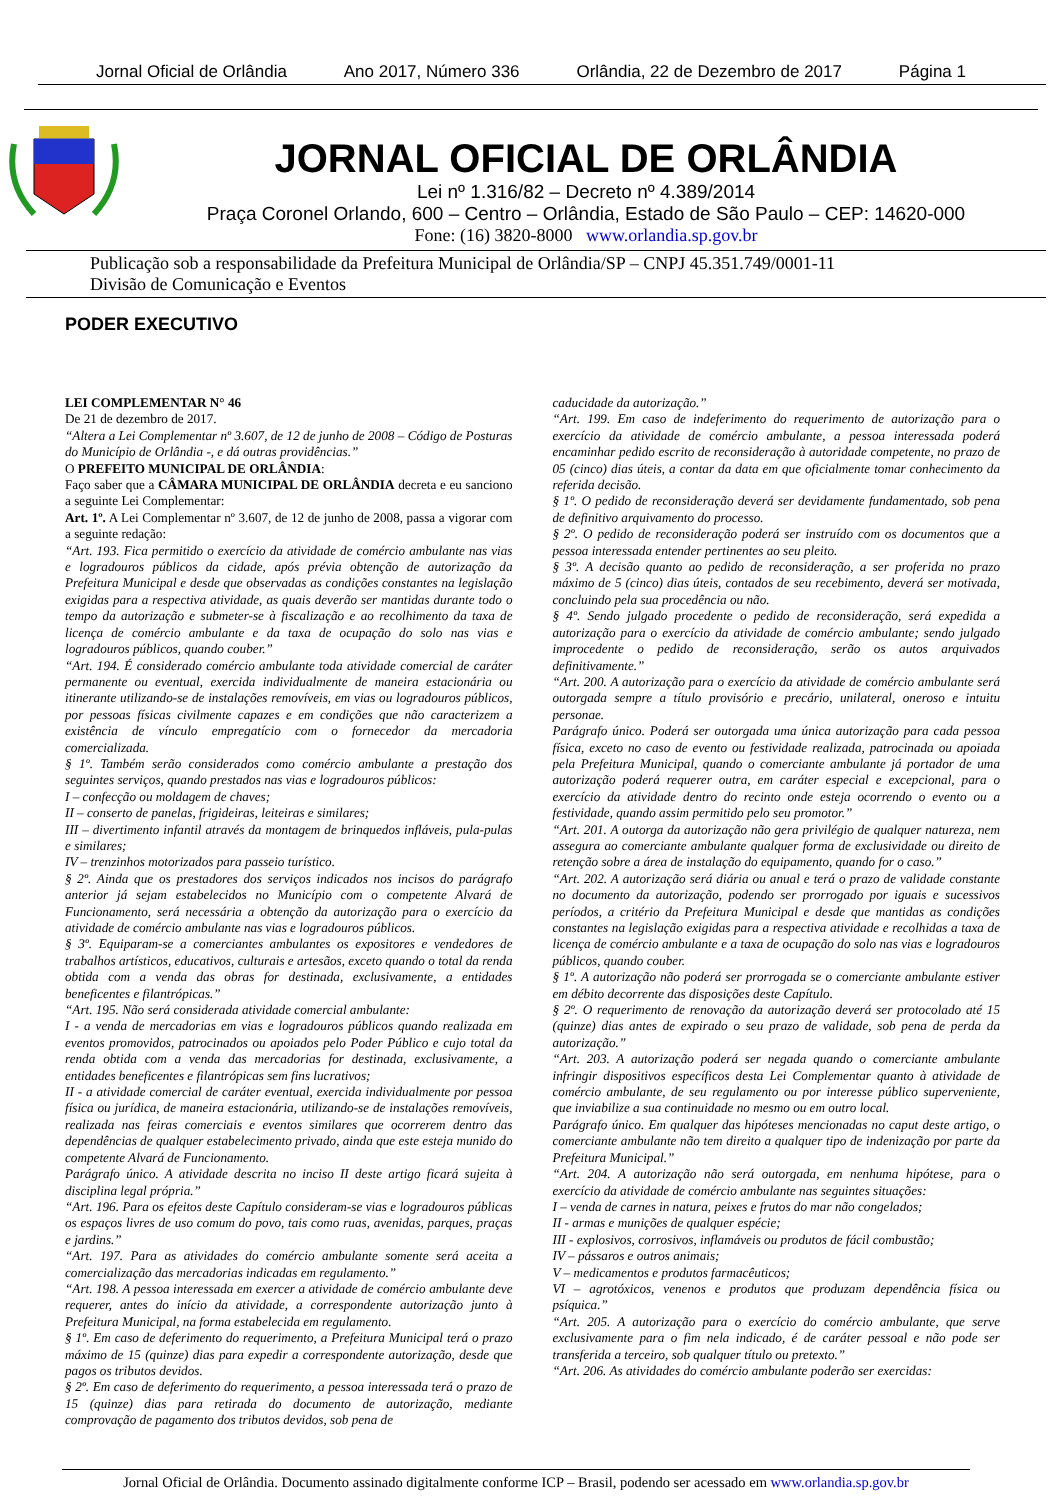Jornal Oficial de Orlândia Ano 2017, Número 336 Orlândia, 22 de Dezembro de 2017 Página 1
JORNAL OFICIAL DE ORLÂNDIA
Lei nº 1.316/82 – Decreto nº 4.389/2014
Praça Coronel Orlando, 600 – Centro – Orlândia, Estado de São Paulo – CEP: 14620-000
Fone: (16) 3820-8000 www.orlandia.sp.gov.br
Publicação sob a responsabilidade da Prefeitura Municipal de Orlândia/SP – CNPJ 45.351.749/0001-11
Divisão de Comunicação e Eventos
PODER EXECUTIVO
LEI COMPLEMENTAR N° 46
De 21 de dezembro de 2017.
“Altera a Lei Complementar nº 3.607, de 12 de junho de 2008 – Código de Posturas do Município de Orlândia -, e dá outras providências.”
O PREFEITO MUNICIPAL DE ORLÂNDIA:
Faço saber que a CÂMARA MUNICIPAL DE ORLÂNDIA decreta e eu sanciono a seguinte Lei Complementar:
Art. 1º. A Lei Complementar nº 3.607, de 12 de junho de 2008, passa a vigorar com a seguinte redação:
“Art. 193. Fica permitido o exercício da atividade de comércio ambulante nas vias e logradouros públicos da cidade, após prévia obtenção de autorização da Prefeitura Municipal e desde que observadas as condições constantes na legislação exigidas para a respectiva atividade, as quais deverão ser mantidas durante todo o tempo da autorização e submeter-se à fiscalização e ao recolhimento da taxa de licença de comércio ambulante e da taxa de ocupação do solo nas vias e logradouros públicos, quando couber.”
“Art. 194. É considerado comércio ambulante toda atividade comercial de caráter permanente ou eventual, exercida individualmente de maneira estacionária ou itinerante utilizando-se de instalações removíveis, em vias ou logradouros públicos, por pessoas físicas civilmente capazes e em condições que não caracterizem a existência de vínculo empregatício com o fornecedor da mercadoria comercializada.
§ 1º. Também serão considerados como comércio ambulante a prestação dos seguintes serviços, quando prestados nas vias e logradouros públicos:
I – confecção ou moldagem de chaves;
II – conserto de panelas, frigideiras, leiteiras e similares;
III – divertimento infantil através da montagem de brinquedos infláveis, pula-pulas e similares;
IV – trenzinhos motorizados para passeio turístico.
§ 2º. Ainda que os prestadores dos serviços indicados nos incisos do parágrafo anterior já sejam estabelecidos no Município com o competente Alvará de Funcionamento, será necessária a obtenção da autorização para o exercício da atividade de comércio ambulante nas vias e logradouros públicos.
§ 3º. Equiparam-se a comerciantes ambulantes os expositores e vendedores de trabalhos artísticos, educativos, culturais e artesãos, exceto quando o total da renda obtida com a venda das obras for destinada, exclusivamente, a entidades beneficentes e filantrópicas.”
“Art. 195. Não será considerada atividade comercial ambulante:
I - a venda de mercadorias em vias e logradouros públicos quando realizada em eventos promovidos, patrocinados ou apoiados pelo Poder Público e cujo total da renda obtida com a venda das mercadorias for destinada, exclusivamente, a entidades beneficentes e filantrópicas sem fins lucrativos;
II - a atividade comercial de caráter eventual, exercida individualmente por pessoa física ou jurídica, de maneira estacionária, utilizando-se de instalações removíveis, realizada nas feiras comerciais e eventos similares que ocorrerem dentro das dependências de qualquer estabelecimento privado, ainda que este esteja munido do competente Alvará de Funcionamento.
Parágrafo único. A atividade descrita no inciso II deste artigo ficará sujeita à disciplina legal própria.”
“Art. 196. Para os efeitos deste Capítulo consideram-se vias e logradouros públicas os espaços livres de uso comum do povo, tais como ruas, avenidas, parques, praças e jardins.”
“Art. 197. Para as atividades do comércio ambulante somente será aceita a comercialização das mercadorias indicadas em regulamento.”
“Art. 198. A pessoa interessada em exercer a atividade de comércio ambulante deve requerer, antes do início da atividade, a correspondente autorização junto à Prefeitura Municipal, na forma estabelecida em regulamento.
§ 1º. Em caso de deferimento do requerimento, a Prefeitura Municipal terá o prazo máximo de 15 (quinze) dias para expedir a correspondente autorização, desde que pagos os tributos devidos.
§ 2º. Em caso de deferimento do requerimento, a pessoa interessada terá o prazo de 15 (quinze) dias para retirada do documento de autorização, mediante comprovação de pagamento dos tributos devidos, sob pena de
caducidade da autorização.”
“Art. 199. Em caso de indeferimento do requerimento de autorização para o exercício da atividade de comércio ambulante, a pessoa interessada poderá encaminhar pedido escrito de reconsideração à autoridade competente, no prazo de 05 (cinco) dias úteis, a contar da data em que oficialmente tomar conhecimento da referida decisão.
§ 1º. O pedido de reconsideração deverá ser devidamente fundamentado, sob pena de definitivo arquivamento do processo.
§ 2º. O pedido de reconsideração poderá ser instruído com os documentos que a pessoa interessada entender pertinentes ao seu pleito.
§ 3º. A decisão quanto ao pedido de reconsideração, a ser proferida no prazo máximo de 5 (cinco) dias úteis, contados de seu recebimento, deverá ser motivada, concluindo pela sua procedência ou não.
§ 4º. Sendo julgado procedente o pedido de reconsideração, será expedida a autorização para o exercício da atividade de comércio ambulante; sendo julgado improcedente o pedido de reconsideração, serão os autos arquivados definitivamente.”
“Art. 200. A autorização para o exercício da atividade de comércio ambulante será outorgada sempre a título provisório e precário, unilateral, oneroso e intuitu personae.
Parágrafo único. Poderá ser outorgada uma única autorização para cada pessoa física, exceto no caso de evento ou festividade realizada, patrocinada ou apoiada pela Prefeitura Municipal, quando o comerciante ambulante já portador de uma autorização poderá requerer outra, em caráter especial e excepcional, para o exercício da atividade dentro do recinto onde esteja ocorrendo o evento ou a festividade, quando assim permitido pelo seu promotor.”
“Art. 201. A outorga da autorização não gera privilégio de qualquer natureza, nem assegura ao comerciante ambulante qualquer forma de exclusividade ou direito de retenção sobre a área de instalação do equipamento, quando for o caso.”
“Art. 202. A autorização será diária ou anual e terá o prazo de validade constante no documento da autorização, podendo ser prorrogado por iguais e sucessivos períodos, a critério da Prefeitura Municipal e desde que mantidas as condições constantes na legislação exigidas para a respectiva atividade e recolhidas a taxa de licença de comércio ambulante e a taxa de ocupação do solo nas vias e logradouros públicos, quando couber.
§ 1º. A autorização não poderá ser prorrogada se o comerciante ambulante estiver em débito decorrente das disposições deste Capítulo.
§ 2º. O requerimento de renovação da autorização deverá ser protocolado até 15 (quinze) dias antes de expirado o seu prazo de validade, sob pena de perda da autorização.”
“Art. 203. A autorização poderá ser negada quando o comerciante ambulante infringir dispositivos específicos desta Lei Complementar quanto à atividade de comércio ambulante, de seu regulamento ou por interesse público superveniente, que inviabilize a sua continuidade no mesmo ou em outro local.
Parágrafo único. Em qualquer das hipóteses mencionadas no caput deste artigo, o comerciante ambulante não tem direito a qualquer tipo de indenização por parte da Prefeitura Municipal.”
“Art. 204. A autorização não será outorgada, em nenhuma hipótese, para o exercício da atividade de comércio ambulante nas seguintes situações:
I – venda de carnes in natura, peixes e frutos do mar não congelados;
II - armas e munições de qualquer espécie;
III - explosivos, corrosivos, inflamáveis ou produtos de fácil combustão;
IV – pássaros e outros animais;
V – medicamentos e produtos farmacêuticos;
VI – agrotóxicos, venenos e produtos que produzam dependência física ou psíquica.”
“Art. 205. A autorização para o exercício do comércio ambulante, que serve exclusivamente para o fim nela indicado, é de caráter pessoal e não pode ser transferida a terceiro, sob qualquer título ou pretexto.”
“Art. 206. As atividades do comércio ambulante poderão ser exercidas:
Jornal Oficial de Orlândia. Documento assinado digitalmente conforme ICP – Brasil, podendo ser acessado em www.orlandia.sp.gov.br